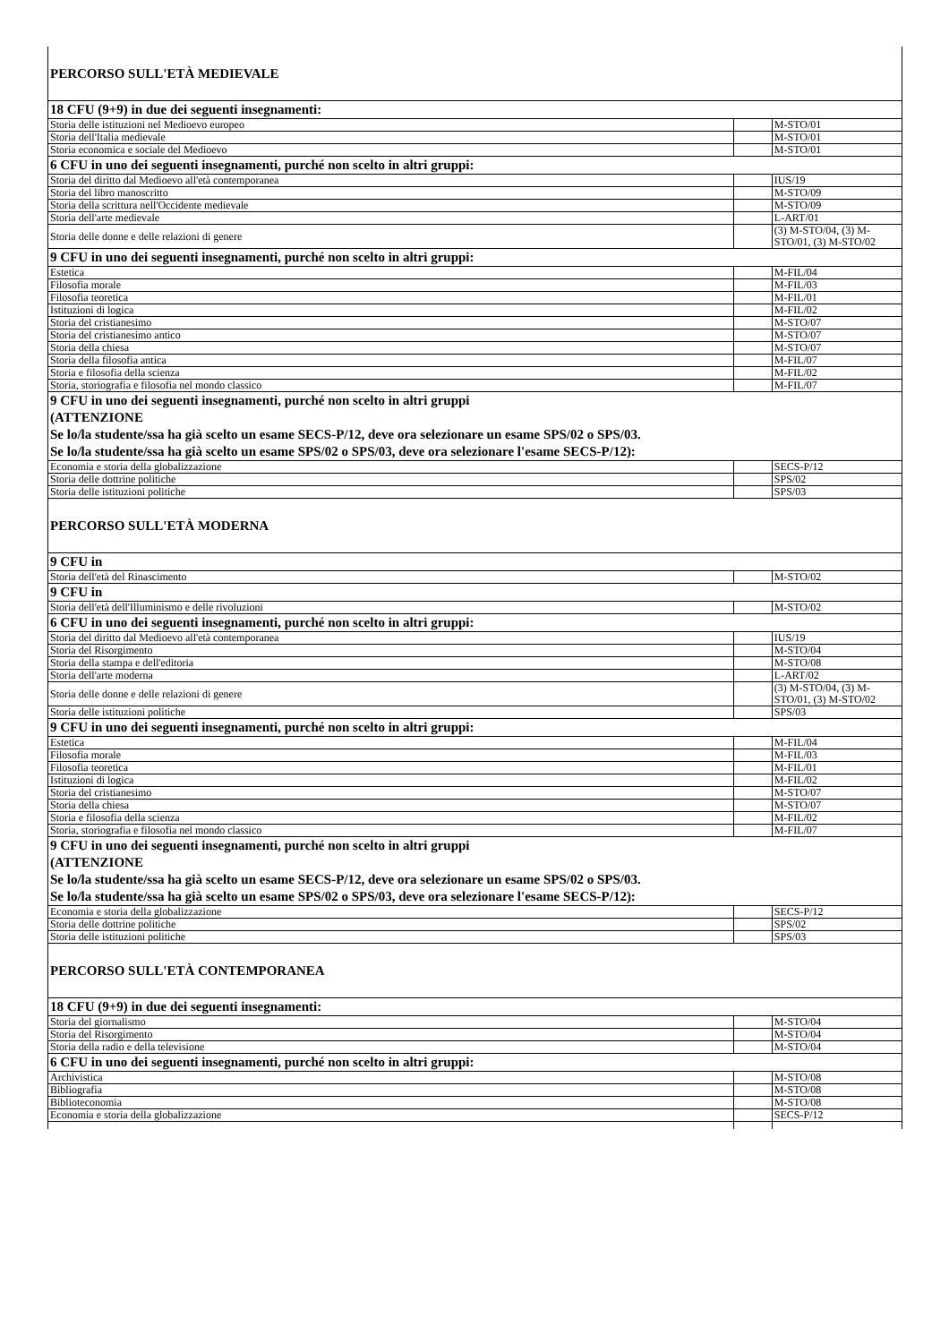| PERCORSO SULL'ETÀ MEDIEVALE | | |
| 18 CFU (9+9) in due dei seguenti insegnamenti: | | |
| Storia delle istituzioni nel Medioevo europeo | | M-STO/01 |
| Storia dell'Italia medievale | | M-STO/01 |
| Storia economica e sociale del Medioevo | | M-STO/01 |
| 6 CFU in uno dei seguenti insegnamenti, purché non scelto in altri gruppi: | | |
| Storia del diritto dal Medioevo all'età contemporanea | | IUS/19 |
| Storia del libro manoscritto | | M-STO/09 |
| Storia della scrittura nell'Occidente medievale | | M-STO/09 |
| Storia dell'arte medievale | | L-ART/01 |
| Storia delle donne e delle relazioni di genere | | (3) M-STO/04, (3) M-STO/01, (3) M-STO/02 |
| 9 CFU in uno dei seguenti insegnamenti, purché non scelto in altri gruppi: | | |
| Estetica | | M-FIL/04 |
| Filosofia morale | | M-FIL/03 |
| Filosofia teoretica | | M-FIL/01 |
| Istituzioni di logica | | M-FIL/02 |
| Storia del cristianesimo | | M-STO/07 |
| Storia del cristianesimo antico | | M-STO/07 |
| Storia della chiesa | | M-STO/07 |
| Storia della filosofia antica | | M-FIL/07 |
| Storia e filosofia della scienza | | M-FIL/02 |
| Storia, storiografia e filosofia nel mondo classico | | M-FIL/07 |
| 9 CFU in uno dei seguenti insegnamenti, purché non scelto in altri gruppi (ATTENZIONE Se lo/la studente/ssa ha già scelto un esame SECS-P/12, deve ora selezionare un esame SPS/02 o SPS/03. Se lo/la studente/ssa ha già scelto un esame SPS/02 o SPS/03, deve ora selezionare l'esame SECS-P/12): | | |
| Economia e storia della globalizzazione | | SECS-P/12 |
| Storia delle dottrine politiche | | SPS/02 |
| Storia delle istituzioni politiche | | SPS/03 |
| PERCORSO SULL'ETÀ MODERNA | | |
| 9 CFU in | | |
| Storia dell'età del Rinascimento | | M-STO/02 |
| 9 CFU in | | |
| Storia dell'età dell'Illuminismo e delle rivoluzioni | | M-STO/02 |
| 6 CFU in uno dei seguenti insegnamenti, purché non scelto in altri gruppi: | | |
| Storia del diritto dal Medioevo all'età contemporanea | | IUS/19 |
| Storia del Risorgimento | | M-STO/04 |
| Storia della stampa e dell'editoria | | M-STO/08 |
| Storia dell'arte moderna | | L-ART/02 |
| Storia delle donne e delle relazioni di genere | | (3) M-STO/04, (3) M-STO/01, (3) M-STO/02 |
| Storia delle istituzioni politiche | | SPS/03 |
| 9 CFU in uno dei seguenti insegnamenti, purché non scelto in altri gruppi: | | |
| Estetica | | M-FIL/04 |
| Filosofia morale | | M-FIL/03 |
| Filosofia teoretica | | M-FIL/01 |
| Istituzioni di logica | | M-FIL/02 |
| Storia del cristianesimo | | M-STO/07 |
| Storia della chiesa | | M-STO/07 |
| Storia e filosofia della scienza | | M-FIL/02 |
| Storia, storiografia e filosofia nel mondo classico | | M-FIL/07 |
| 9 CFU in uno dei seguenti insegnamenti, purché non scelto in altri gruppi (ATTENZIONE Se lo/la studente/ssa ha già scelto un esame SECS-P/12, deve ora selezionare un esame SPS/02 o SPS/03. Se lo/la studente/ssa ha già scelto un esame SPS/02 o SPS/03, deve ora selezionare l'esame SECS-P/12): | | |
| Economia e storia della globalizzazione | | SECS-P/12 |
| Storia delle dottrine politiche | | SPS/02 |
| Storia delle istituzioni politiche | | SPS/03 |
| PERCORSO SULL'ETÀ CONTEMPORANEA | | |
| 18 CFU (9+9) in due dei seguenti insegnamenti: | | |
| Storia del giornalismo | | M-STO/04 |
| Storia del Risorgimento | | M-STO/04 |
| Storia della radio e della televisione | | M-STO/04 |
| 6 CFU in uno dei seguenti insegnamenti, purché non scelto in altri gruppi: | | |
| Archivistica | | M-STO/08 |
| Bibliografia | | M-STO/08 |
| Biblioteconomia | | M-STO/08 |
| Economia e storia della globalizzazione | | SECS-P/12 |